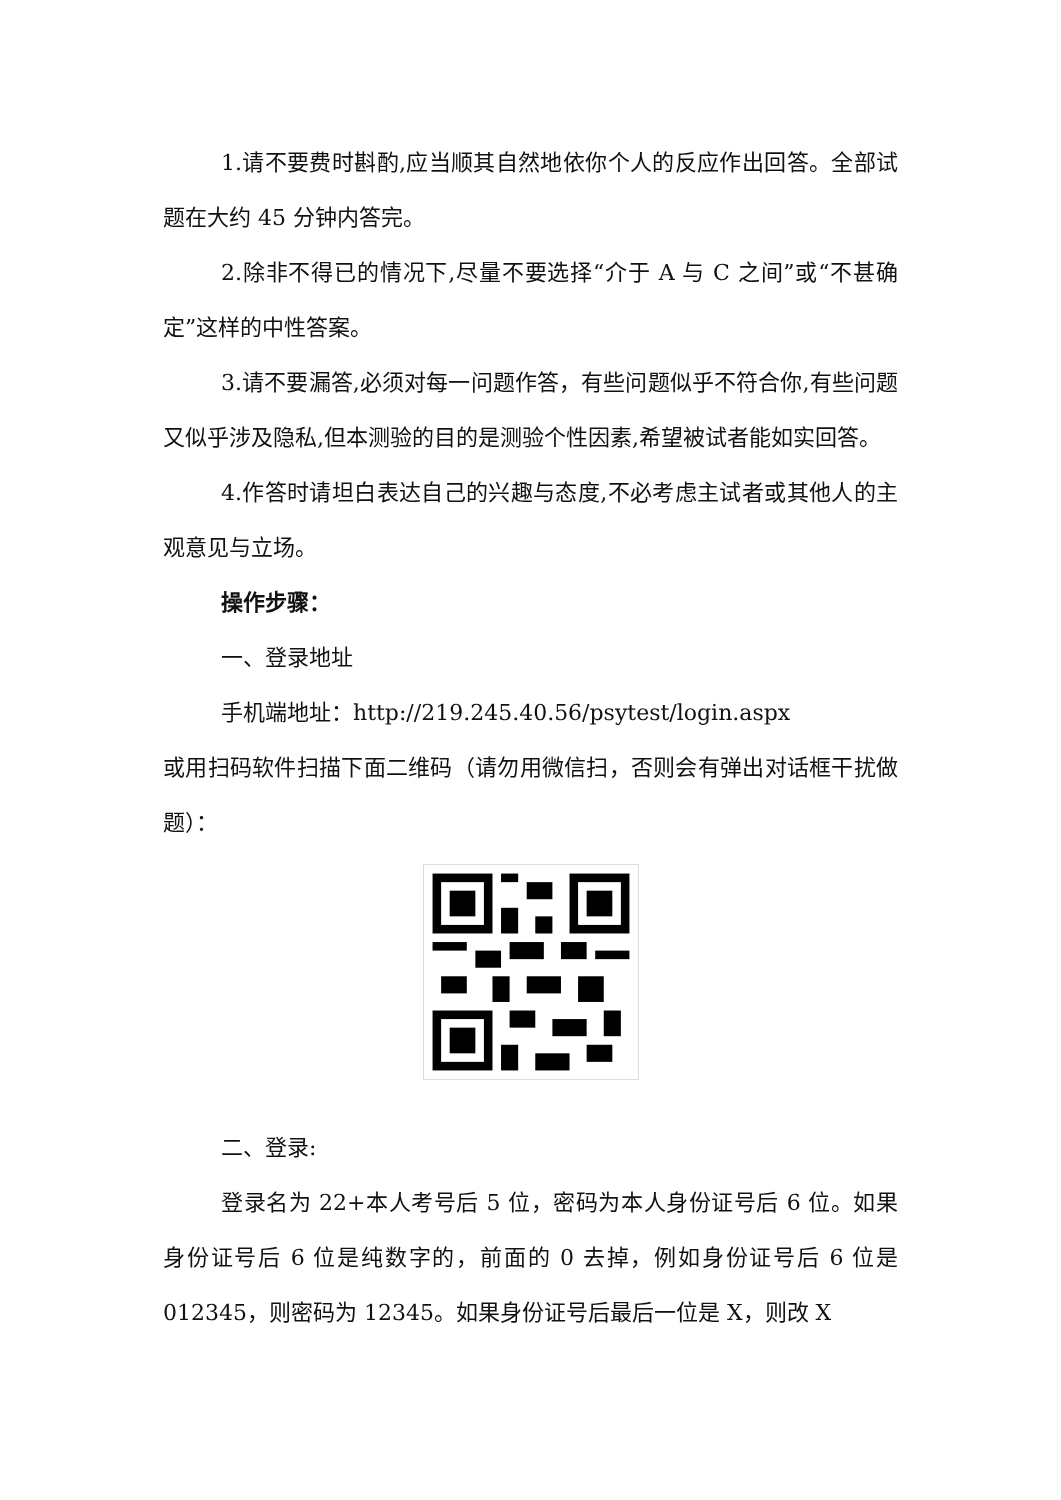1.请不要费时斟酌,应当顺其自然地依你个人的反应作出回答。全部试题在大约 45 分钟内答完。
2.除非不得已的情况下,尽量不要选择“介于 A 与 C 之间”或“不甚确定”这样的中性答案。
3.请不要漏答,必须对每一问题作答，有些问题似乎不符合你,有些问题又似乎涉及隐私,但本测验的目的是测验个性因素,希望被试者能如实回答。
4.作答时请坦白表达自己的兴趣与态度,不必考虑主试者或其他人的主观意见与立场。
操作步骤：
一、登录地址
手机端地址：http://219.245.40.56/psytest/login.aspx
或用扫码软件扫描下面二维码（请勿用微信扫，否则会有弹出对话框干扰做题）：
二、登录:
登录名为 22+本人考号后 5 位，密码为本人身份证号后 6 位。如果身份证号后 6 位是纯数字的，前面的 0 去掉，例如身份证号后 6 位是 012345，则密码为 12345。如果身份证号后最后一位是 X，则改 X